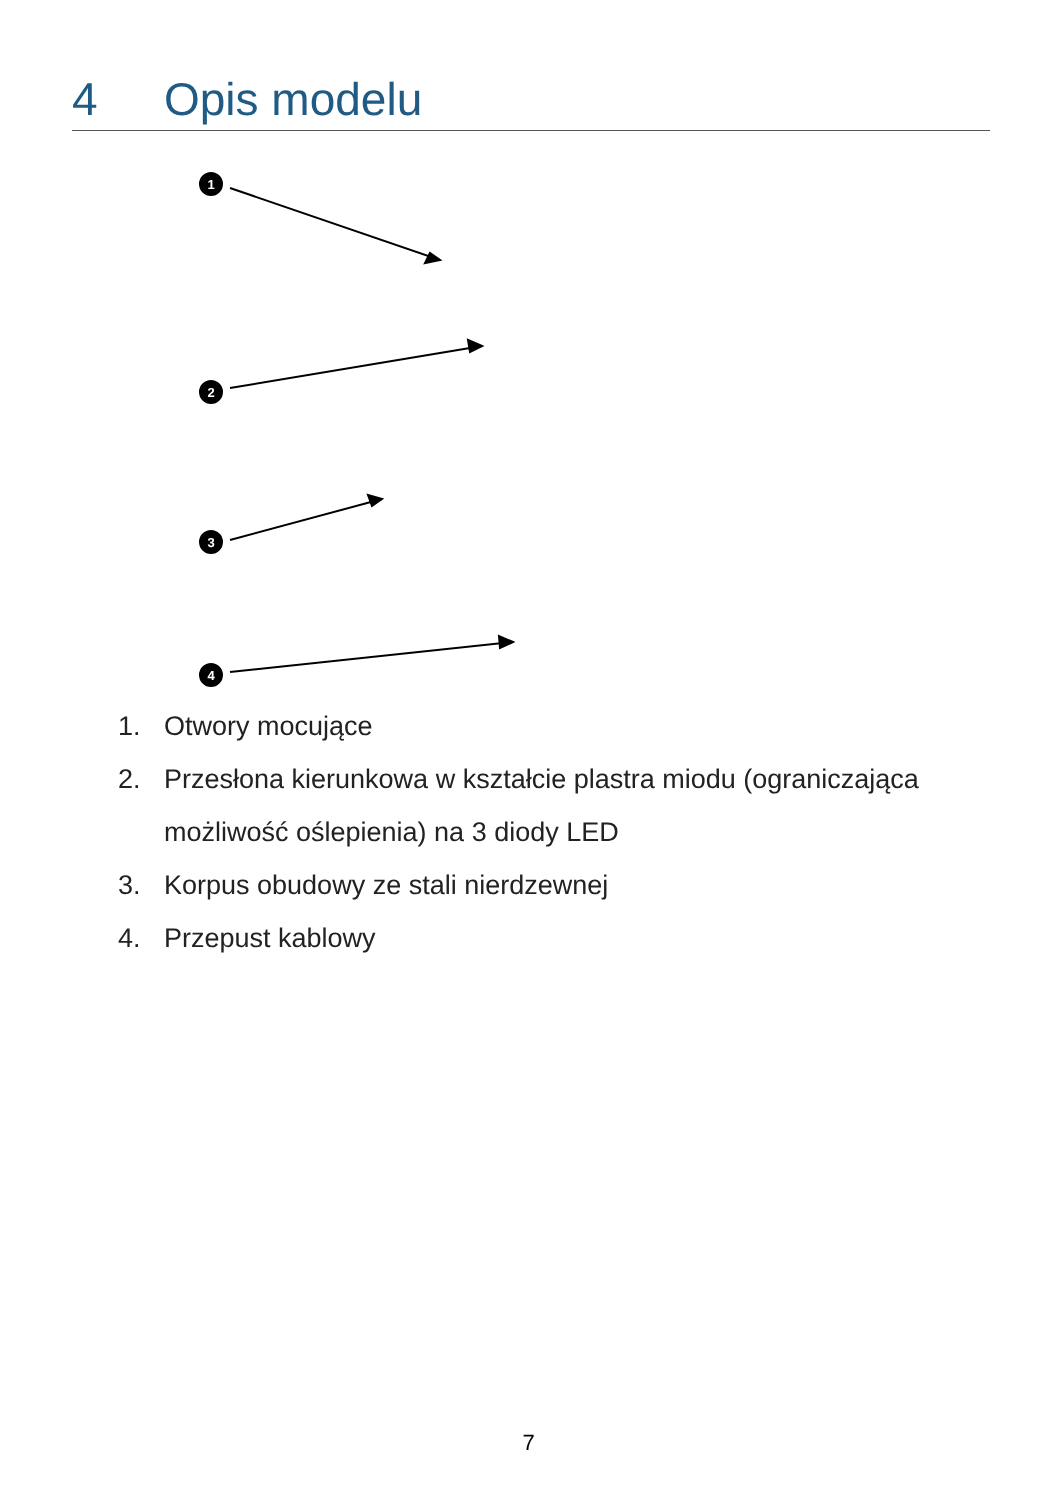4 Opis modelu
1
2
3
4
1. Otwory mocujące
2. Przesłona kierunkowa w kształcie plastra miodu (ograniczająca możliwość oślepienia) na 3 diody LED
3. Korpus obudowy ze stali nierdzewnej
4. Przepust kablowy
7